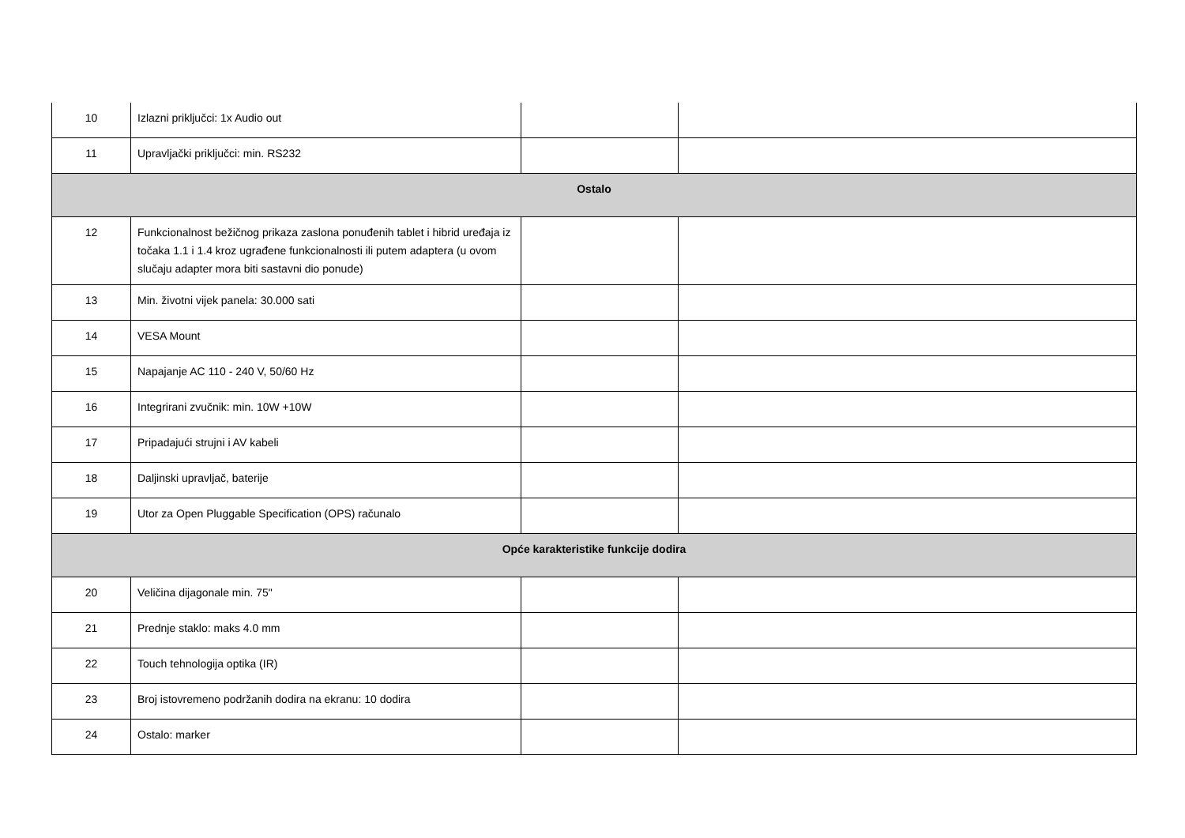| 10 | Izlazni priključci: 1x Audio out | | |
| 11 | Upravljački priključci: min. RS232 | | |
| Ostalo | | | |
| 12 | Funkcionalnost bežičnog prikaza zaslona ponuđenih tablet i hibrid uređaja iz točaka 1.1 i 1.4 kroz ugrađene funkcionalnosti ili putem adaptera (u ovom slučaju adapter mora biti sastavni dio ponude) | | |
| 13 | Min. životni vijek panela: 30.000 sati | | |
| 14 | VESA Mount | | |
| 15 | Napajanje AC 110 - 240 V, 50/60 Hz | | |
| 16 | Integrirani zvučnik: min. 10W +10W | | |
| 17 | Pripadajući strujni i AV kabeli | | |
| 18 | Daljinski upravljač, baterije | | |
| 19 | Utor za Open Pluggable Specification (OPS) računalo | | |
| Opće karakteristike funkcije dodira | | | |
| 20 | Veličina dijagonale min. 75" | | |
| 21 | Prednje staklo: maks 4.0 mm | | |
| 22 | Touch tehnologija optika (IR) | | |
| 23 | Broj istovremeno podržanih dodira na ekranu: 10 dodira | | |
| 24 | Ostalo: marker | | |